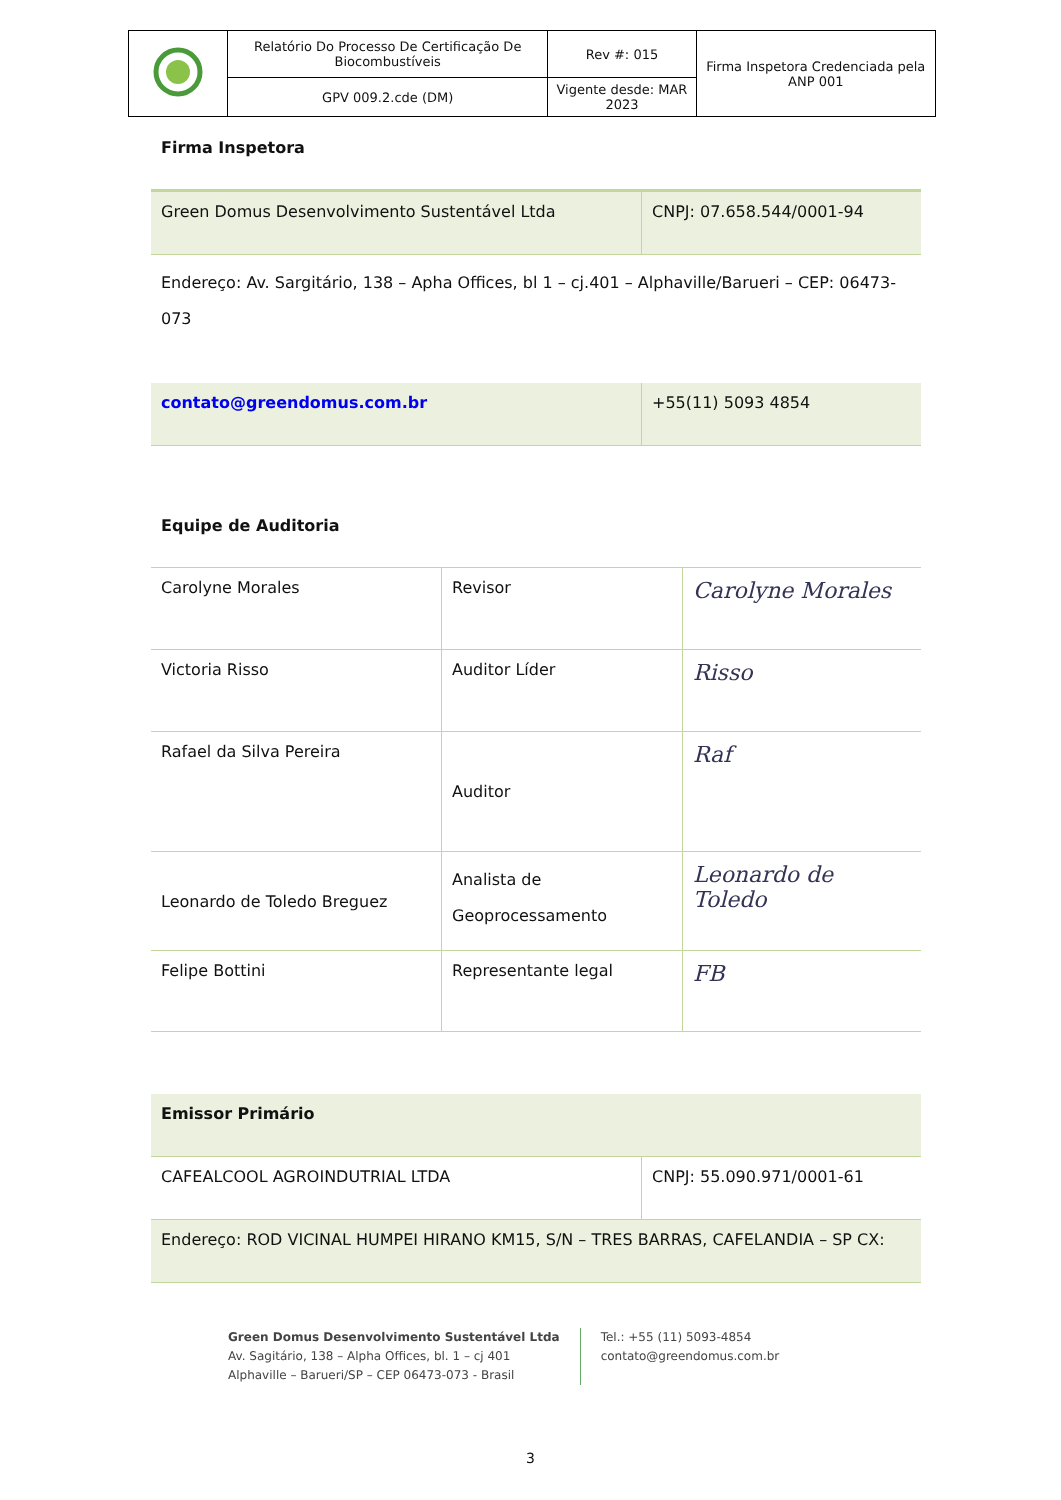| | Relatório Do Processo De Certificação De Biocombustíveis | Rev #: 015 | Firma Inspetora Credenciada pela ANP 001 |
| | GPV 009.2.cde (DM) | Vigente desde: MAR 2023 | |
Firma Inspetora
| Green Domus Desenvolvimento Sustentável Ltda | CNPJ: 07.658.544/0001-94 |
| Endereço: Av. Sargitário, 138 – Apha Offices, bl 1 – cj.401 – Alphaville/Barueri – CEP: 06473-073 | |
| contato@greendomus.com.br | +55(11) 5093 4854 |
Equipe de Auditoria
| Carolyne Morales | Revisor | Carolyne Morales |
| Victoria Risso | Auditor Líder | Risso |
| Rafael da Silva Pereira | Auditor | Raf |
| Leonardo de Toledo Breguez | Analista de Geoprocessamento | Leonardo de Toledo |
| Felipe Bottini | Representante legal | FB |
| Emissor Primário | |
| CAFEALCOOL AGROINDUTRIAL LTDA | CNPJ: 55.090.971/0001-61 |
| Endereço: ROD VICINAL HUMPEI HIRANO KM15, S/N – TRES BARRAS, CAFELANDIA – SP CX: | |
Green Domus Desenvolvimento Sustentável Ltda
Av. Sagitário, 138 – Alpha Offices, bl. 1 – cj 401
Alphaville – Barueri/SP – CEP 06473-073 - Brasil
Tel.: +55 (11) 5093-4854
contato@greendomus.com.br
3